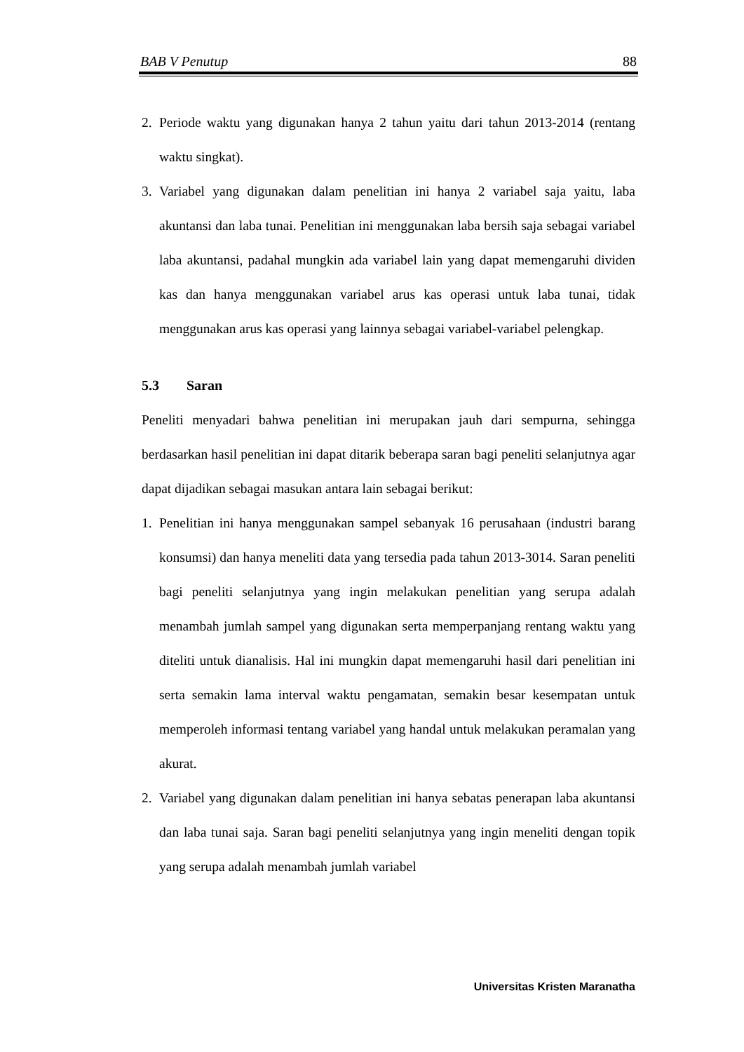BAB V Penutup 88
2. Periode waktu yang digunakan hanya 2 tahun yaitu dari tahun 2013-2014 (rentang waktu singkat).
3. Variabel yang digunakan dalam penelitian ini hanya 2 variabel saja yaitu, laba akuntansi dan laba tunai. Penelitian ini menggunakan laba bersih saja sebagai variabel laba akuntansi, padahal mungkin ada variabel lain yang dapat memengaruhi dividen kas dan hanya menggunakan variabel arus kas operasi untuk laba tunai, tidak menggunakan arus kas operasi yang lainnya sebagai variabel-variabel pelengkap.
5.3 Saran
Peneliti menyadari bahwa penelitian ini merupakan jauh dari sempurna, sehingga berdasarkan hasil penelitian ini dapat ditarik beberapa saran bagi peneliti selanjutnya agar dapat dijadikan sebagai masukan antara lain sebagai berikut:
1. Penelitian ini hanya menggunakan sampel sebanyak 16 perusahaan (industri barang konsumsi) dan hanya meneliti data yang tersedia pada tahun 2013-3014. Saran peneliti bagi peneliti selanjutnya yang ingin melakukan penelitian yang serupa adalah menambah jumlah sampel yang digunakan serta memperpanjang rentang waktu yang diteliti untuk dianalisis. Hal ini mungkin dapat memengaruhi hasil dari penelitian ini serta semakin lama interval waktu pengamatan, semakin besar kesempatan untuk memperoleh informasi tentang variabel yang handal untuk melakukan peramalan yang akurat.
2. Variabel yang digunakan dalam penelitian ini hanya sebatas penerapan laba akuntansi dan laba tunai saja. Saran bagi peneliti selanjutnya yang ingin meneliti dengan topik yang serupa adalah menambah jumlah variabel
Universitas Kristen Maranatha